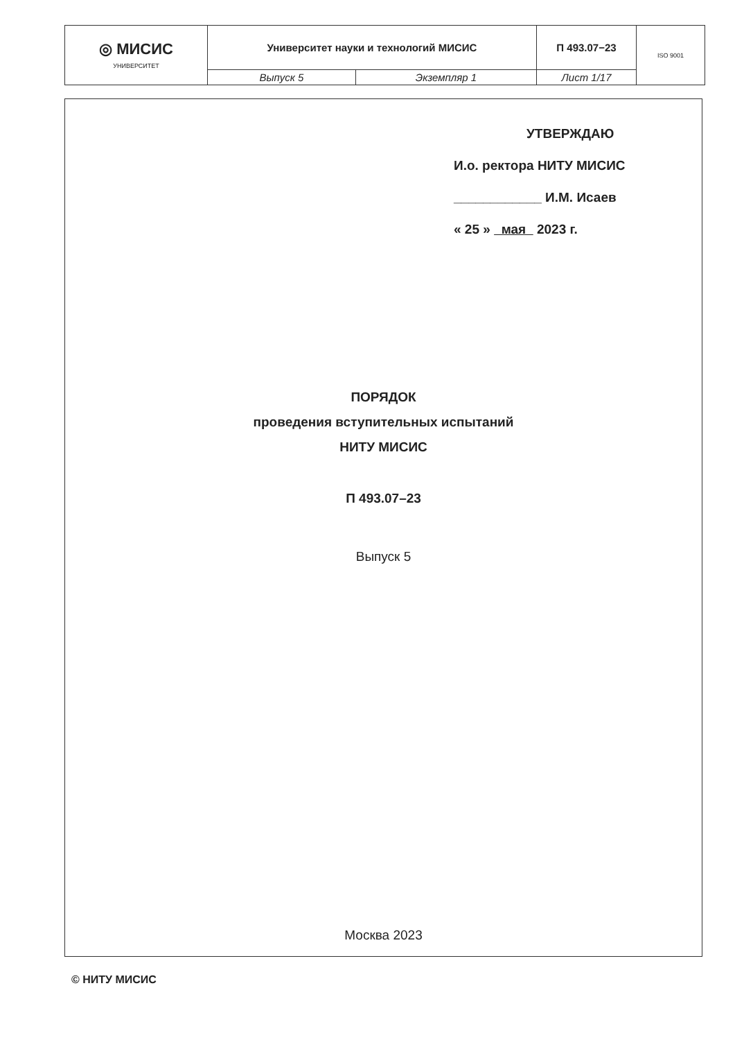| ◎ МИСИС УНИВЕРСИТЕТ | Университет науки и технологий МИСИС | | П 493.07−23 | ISO 9001 |
| | Выпуск 5 | Экземпляр 1 | Лист 1/17 | |
УТВЕРЖДАЮ
И.о. ректора НИТУ МИСИС
____________ И.М. Исаев
« 25 » мая 2023 г.
ПОРЯДОК
проведения вступительных испытаний
НИТУ МИСИС
П 493.07–23
Выпуск 5
Москва 2023
© НИТУ МИСИС